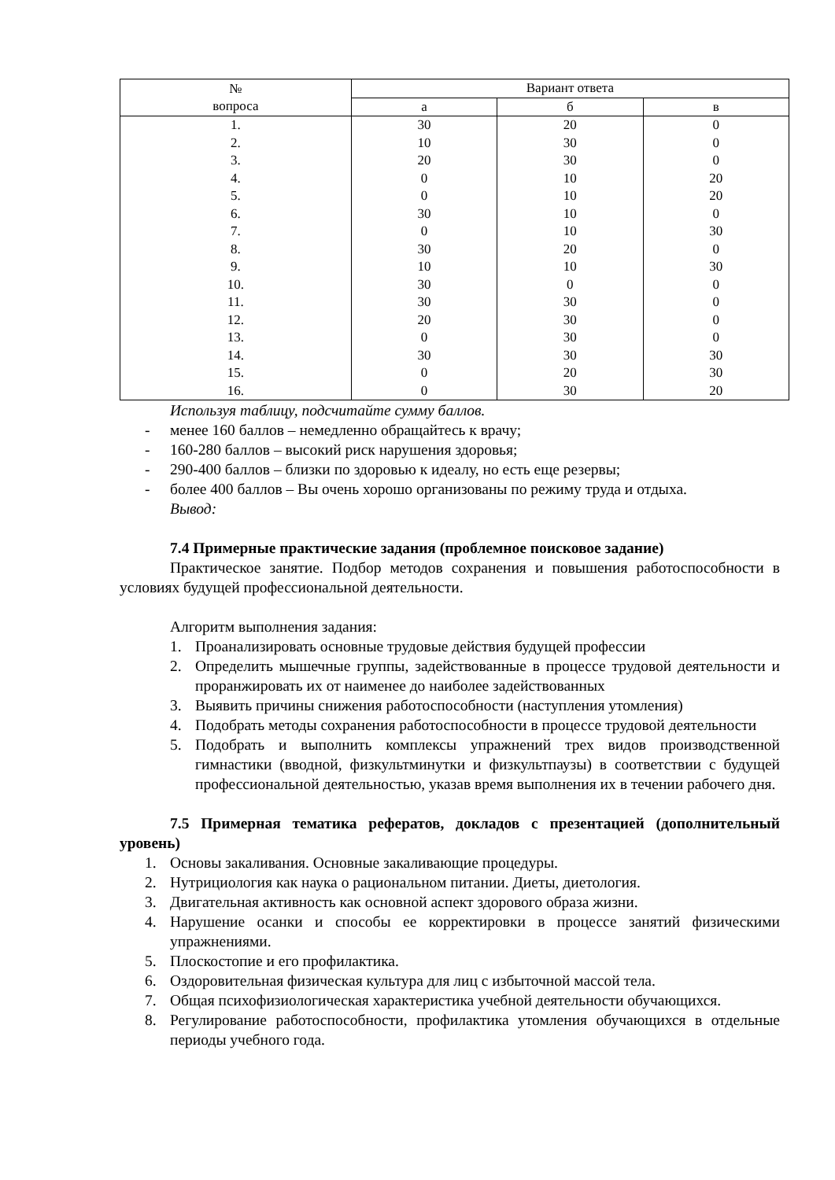| № вопроса | Вариант ответа | | |
| --- | --- | --- | --- |
| | а | б | в |
| 1. | 30 | 20 | 0 |
| 2. | 10 | 30 | 0 |
| 3. | 20 | 30 | 0 |
| 4. | 0 | 10 | 20 |
| 5. | 0 | 10 | 20 |
| 6. | 30 | 10 | 0 |
| 7. | 0 | 10 | 30 |
| 8. | 30 | 20 | 0 |
| 9. | 10 | 10 | 30 |
| 10. | 30 | 0 | 0 |
| 11. | 30 | 30 | 0 |
| 12. | 20 | 30 | 0 |
| 13. | 0 | 30 | 0 |
| 14. | 30 | 30 | 30 |
| 15. | 0 | 20 | 30 |
| 16. | 0 | 30 | 20 |
Используя таблицу, подсчитайте сумму баллов.
- менее 160 баллов – немедленно обращайтесь к врачу;
- 160-280 баллов – высокий риск нарушения здоровья;
- 290-400 баллов – близки по здоровью к идеалу, но есть еще резервы;
- более 400 баллов – Вы очень хорошо организованы по режиму труда и отдыха.
Вывод:
7.4 Примерные практические задания (проблемное поисковое задание)
Практическое занятие. Подбор методов сохранения и повышения работоспособности в условиях будущей профессиональной деятельности.
Алгоритм выполнения задания:
1. Проанализировать основные трудовые действия будущей профессии
2. Определить мышечные группы, задействованные в процессе трудовой деятельности и проранжировать их от наименее до наиболее задействованных
3. Выявить причины снижения работоспособности (наступления утомления)
4. Подобрать методы сохранения работоспособности в процессе трудовой деятельности
5. Подобрать и выполнить комплексы упражнений трех видов производственной гимнастики (вводной, физкультминутки и физкультпаузы) в соответствии с будущей профессиональной деятельностью, указав время выполнения их в течении рабочего дня.
7.5 Примерная тематика рефератов, докладов с презентацией (дополнительный уровень)
1. Основы закаливания. Основные закаливающие процедуры.
2. Нутрициология как наука о рациональном питании. Диеты, диетология.
3. Двигательная активность как основной аспект здорового образа жизни.
4. Нарушение осанки и способы ее корректировки в процессе занятий физическими упражнениями.
5. Плоскостопие и его профилактика.
6. Оздоровительная физическая культура для лиц с избыточной массой тела.
7. Общая психофизиологическая характеристика учебной деятельности обучающихся.
8. Регулирование работоспособности, профилактика утомления обучающихся в отдельные периоды учебного года.